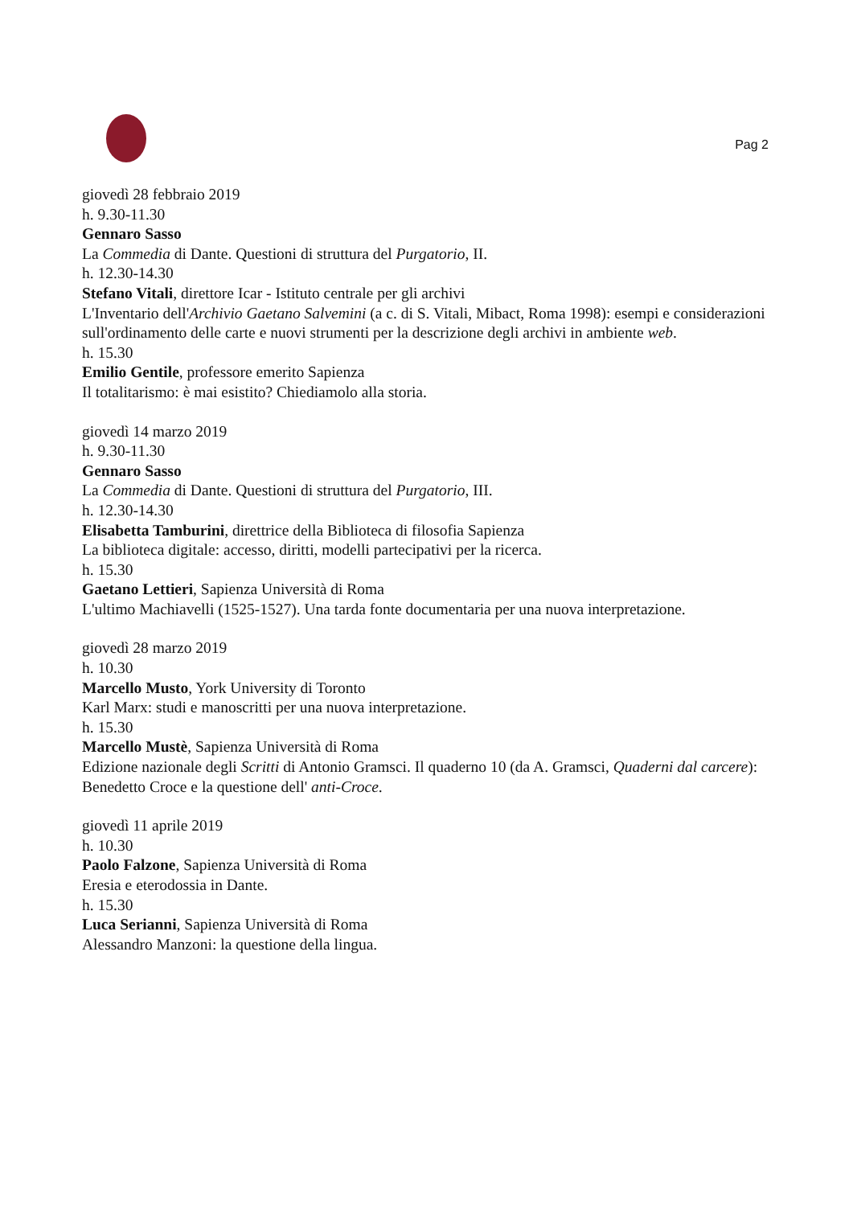Pag 2
giovedì 28 febbraio 2019
h. 9.30-11.30
Gennaro Sasso
La Commedia di Dante. Questioni di struttura del Purgatorio, II.
h. 12.30-14.30
Stefano Vitali, direttore Icar - Istituto centrale per gli archivi
L'Inventario dell'Archivio Gaetano Salvemini (a c. di S. Vitali, Mibact, Roma 1998): esempi e considerazioni sull'ordinamento delle carte e nuovi strumenti per la descrizione degli archivi in ambiente web.
h. 15.30
Emilio Gentile, professore emerito Sapienza
Il totalitarismo: è mai esistito? Chiediamolo alla storia.
giovedì 14 marzo 2019
h. 9.30-11.30
Gennaro Sasso
La Commedia di Dante. Questioni di struttura del Purgatorio, III.
h. 12.30-14.30
Elisabetta Tamburini, direttrice della Biblioteca di filosofia Sapienza
La biblioteca digitale: accesso, diritti, modelli partecipativi per la ricerca.
h. 15.30
Gaetano Lettieri, Sapienza Università di Roma
L'ultimo Machiavelli (1525-1527). Una tarda fonte documentaria per una nuova interpretazione.
giovedì 28 marzo 2019
h. 10.30
Marcello Musto, York University di Toronto
Karl Marx: studi e manoscritti per una nuova interpretazione.
h. 15.30
Marcello Mustè, Sapienza Università di Roma
Edizione nazionale degli Scritti di Antonio Gramsci. Il quaderno 10 (da A. Gramsci, Quaderni dal carcere): Benedetto Croce e la questione dell' anti-Croce.
giovedì 11 aprile 2019
h. 10.30
Paolo Falzone, Sapienza Università di Roma
Eresia e eterodossia in Dante.
h. 15.30
Luca Serianni, Sapienza Università di Roma
Alessandro Manzoni: la questione della lingua.